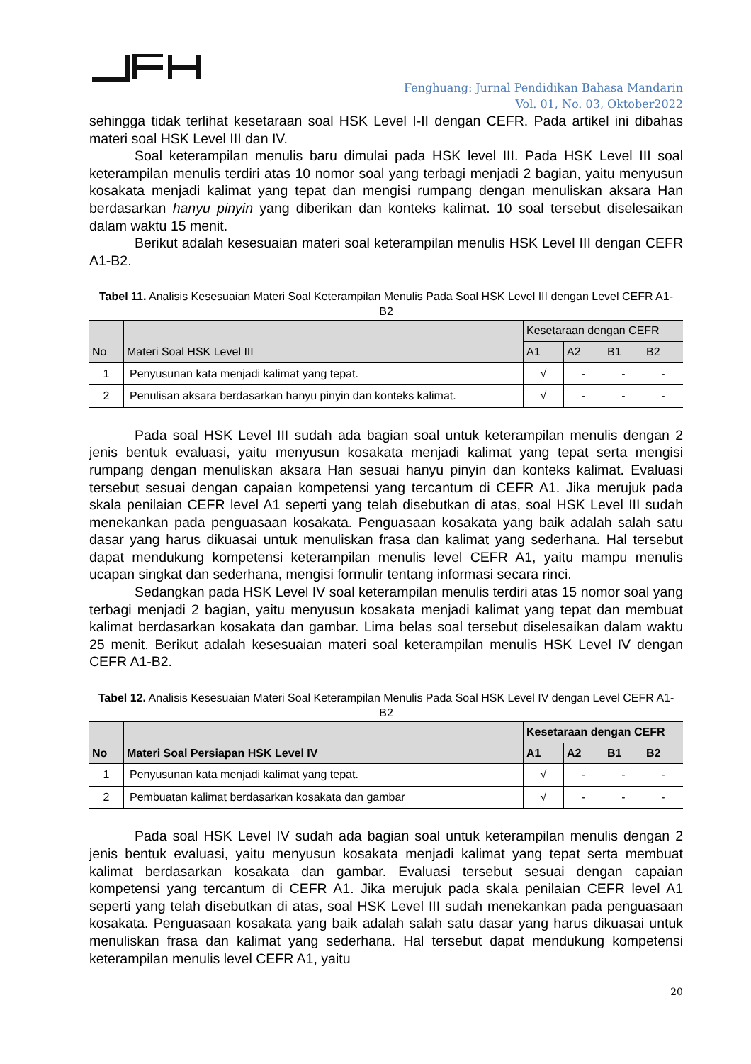Fenghuang: Jurnal Pendidikan Bahasa Mandarin
Vol. 01, No. 03, Oktober2022
sehingga tidak terlihat kesetaraan soal HSK Level I-II dengan CEFR. Pada artikel ini dibahas materi soal HSK Level III dan IV.
Soal keterampilan menulis baru dimulai pada HSK level III. Pada HSK Level III soal keterampilan menulis terdiri atas 10 nomor soal yang terbagi menjadi 2 bagian, yaitu menyusun kosakata menjadi kalimat yang tepat dan mengisi rumpang dengan menuliskan aksara Han berdasarkan hanyu pinyin yang diberikan dan konteks kalimat. 10 soal tersebut diselesaikan dalam waktu 15 menit.
Berikut adalah kesesuaian materi soal keterampilan menulis HSK Level III dengan CEFR A1-B2.
Tabel 11. Analisis Kesesuaian Materi Soal Keterampilan Menulis Pada Soal HSK Level III dengan Level CEFR A1-B2
| No | Materi Soal HSK Level III | Kesetaraan dengan CEFR | | | |
| --- | --- | --- | --- | --- | --- |
| | | A1 | A2 | B1 | B2 |
| 1 | Penyusunan kata menjadi kalimat yang tepat. | √ | - | - | - |
| 2 | Penulisan aksara berdasarkan hanyu pinyin dan konteks kalimat. | √ | - | - | - |
Pada soal HSK Level III sudah ada bagian soal untuk keterampilan menulis dengan 2 jenis bentuk evaluasi, yaitu menyusun kosakata menjadi kalimat yang tepat serta mengisi rumpang dengan menuliskan aksara Han sesuai hanyu pinyin dan konteks kalimat. Evaluasi tersebut sesuai dengan capaian kompetensi yang tercantum di CEFR A1. Jika merujuk pada skala penilaian CEFR level A1 seperti yang telah disebutkan di atas, soal HSK Level III sudah menekankan pada penguasaan kosakata. Penguasaan kosakata yang baik adalah salah satu dasar yang harus dikuasai untuk menuliskan frasa dan kalimat yang sederhana. Hal tersebut dapat mendukung kompetensi keterampilan menulis level CEFR A1, yaitu mampu menulis ucapan singkat dan sederhana, mengisi formulir tentang informasi secara rinci.
Sedangkan pada HSK Level IV soal keterampilan menulis terdiri atas 15 nomor soal yang terbagi menjadi 2 bagian, yaitu menyusun kosakata menjadi kalimat yang tepat dan membuat kalimat berdasarkan kosakata dan gambar. Lima belas soal tersebut diselesaikan dalam waktu 25 menit. Berikut adalah kesesuaian materi soal keterampilan menulis HSK Level IV dengan CEFR A1-B2.
Tabel 12. Analisis Kesesuaian Materi Soal Keterampilan Menulis Pada Soal HSK Level IV dengan Level CEFR A1-B2
| No | Materi Soal Persiapan HSK Level IV | Kesetaraan dengan CEFR | | | |
| --- | --- | --- | --- | --- | --- |
| | | A1 | A2 | B1 | B2 |
| 1 | Penyusunan kata menjadi kalimat yang tepat. | √ | - | - | - |
| 2 | Pembuatan kalimat berdasarkan kosakata dan gambar | √ | - | - | - |
Pada soal HSK Level IV sudah ada bagian soal untuk keterampilan menulis dengan 2 jenis bentuk evaluasi, yaitu menyusun kosakata menjadi kalimat yang tepat serta membuat kalimat berdasarkan kosakata dan gambar. Evaluasi tersebut sesuai dengan capaian kompetensi yang tercantum di CEFR A1. Jika merujuk pada skala penilaian CEFR level A1 seperti yang telah disebutkan di atas, soal HSK Level III sudah menekankan pada penguasaan kosakata. Penguasaan kosakata yang baik adalah salah satu dasar yang harus dikuasai untuk menuliskan frasa dan kalimat yang sederhana. Hal tersebut dapat mendukung kompetensi keterampilan menulis level CEFR A1, yaitu
20